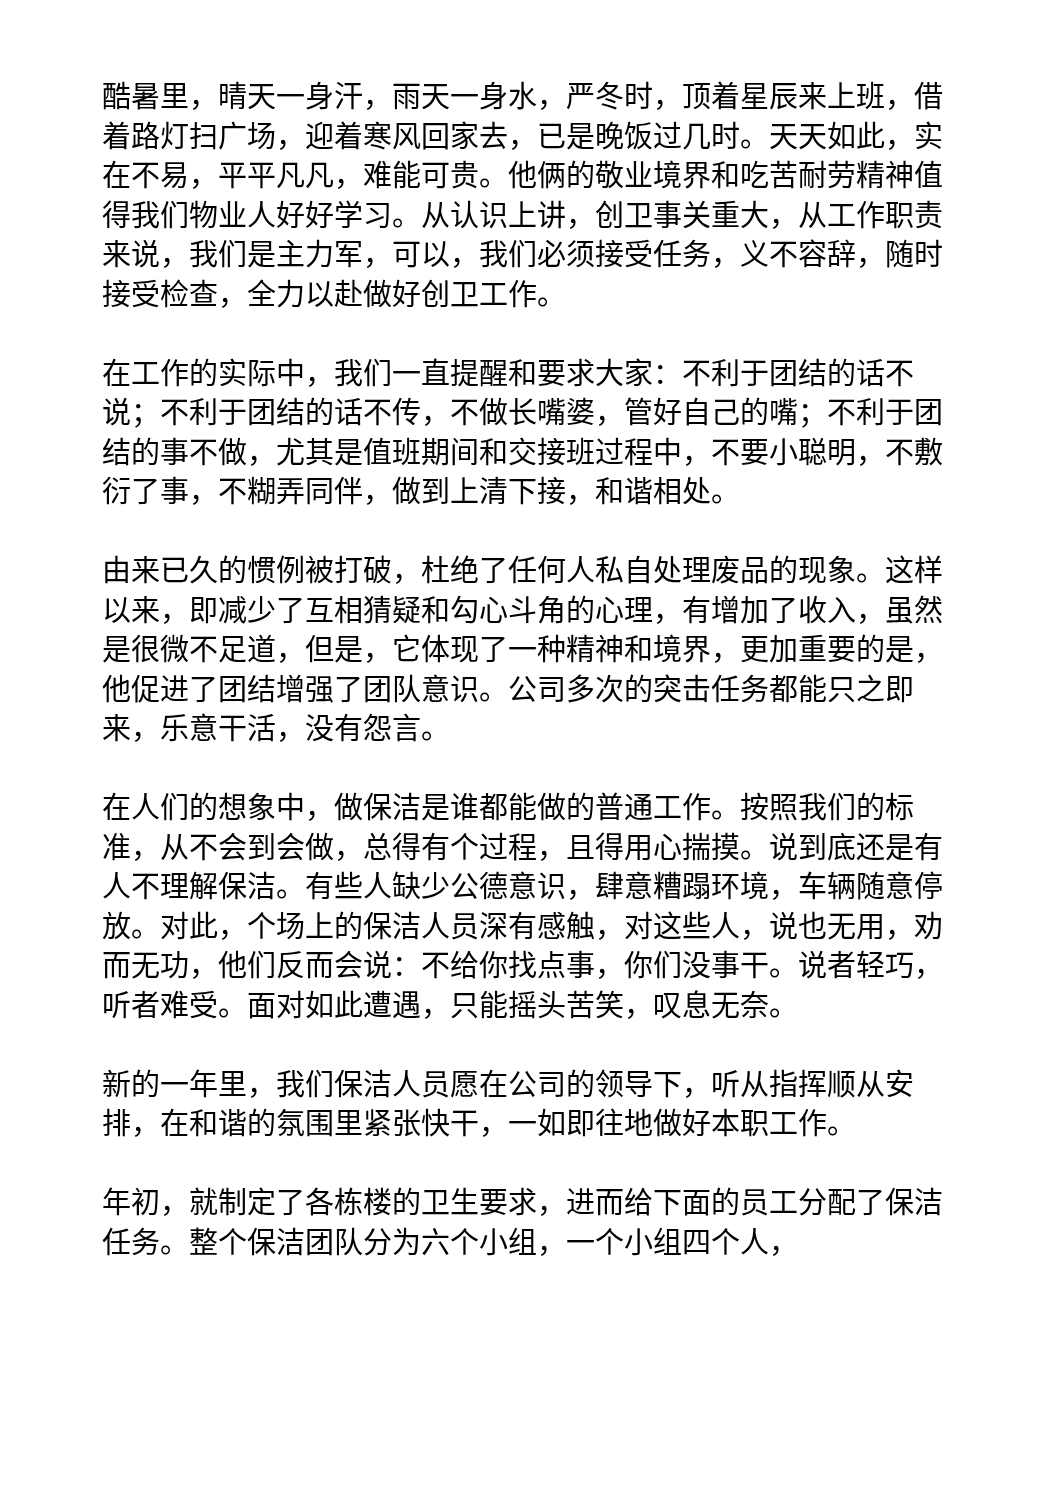酷暑里，晴天一身汗，雨天一身水，严冬时，顶着星辰来上班，借着路灯扫广场，迎着寒风回家去，已是晚饭过几时。天天如此，实在不易，平平凡凡，难能可贵。他俩的敬业境界和吃苦耐劳精神值得我们物业人好好学习。从认识上讲，创卫事关重大，从工作职责来说，我们是主力军，可以，我们必须接受任务，义不容辞，随时接受检查，全力以赴做好创卫工作。
在工作的实际中，我们一直提醒和要求大家：不利于团结的话不说；不利于团结的话不传，不做长嘴婆，管好自己的嘴；不利于团结的事不做，尤其是值班期间和交接班过程中，不要小聪明，不敷衍了事，不糊弄同伴，做到上清下接，和谐相处。
由来已久的惯例被打破，杜绝了任何人私自处理废品的现象。这样以来，即减少了互相猜疑和勾心斗角的心理，有增加了收入，虽然是很微不足道，但是，它体现了一种精神和境界，更加重要的是，他促进了团结增强了团队意识。公司多次的突击任务都能只之即来，乐意干活，没有怨言。
在人们的想象中，做保洁是谁都能做的普通工作。按照我们的标准，从不会到会做，总得有个过程，且得用心揣摸。说到底还是有人不理解保洁。有些人缺少公德意识，肆意糟蹋环境，车辆随意停放。对此，个场上的保洁人员深有感触，对这些人，说也无用，劝而无功，他们反而会说：不给你找点事，你们没事干。说者轻巧，听者难受。面对如此遭遇，只能摇头苦笑，叹息无奈。
新的一年里，我们保洁人员愿在公司的领导下，听从指挥顺从安排，在和谐的氛围里紧张快干，一如即往地做好本职工作。
年初，就制定了各栋楼的卫生要求，进而给下面的员工分配了保洁任务。整个保洁团队分为六个小组，一个小组四个人，